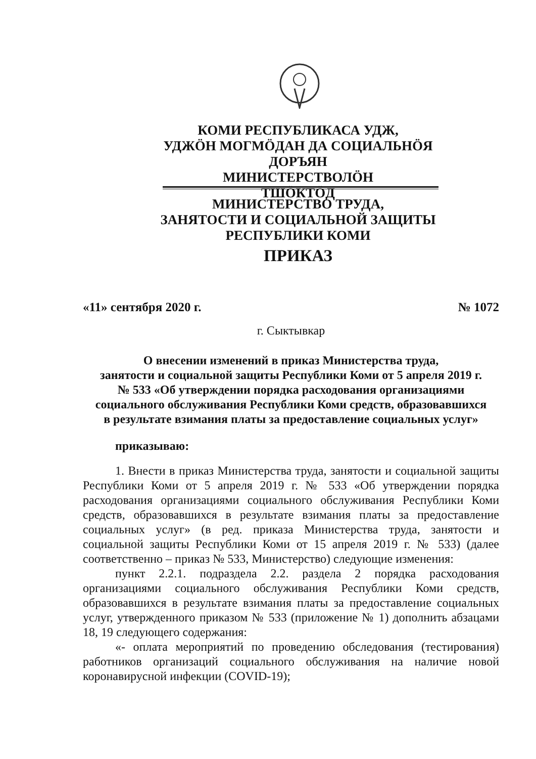КОМИ РЕСПУБЛИКАСА УДЖ,
УДЖӦН МОГМӦДАН ДА СОЦИАЛЬНӦЯ ДОРЪЯН
МИНИСТЕРСТВОЛӦН
ТШӦКТӦД
МИНИСТЕРСТВО ТРУДА,
ЗАНЯТОСТИ И СОЦИАЛЬНОЙ ЗАЩИТЫ
РЕСПУБЛИКИ КОМИ
ПРИКАЗ
«11» сентября 2020 г. № 1072
г. Сыктывкар
О внесении изменений в приказ Министерства труда,
занятости и социальной защиты Республики Коми от 5 апреля 2019 г.
№ 533 «Об утверждении порядка расходования организациями
социального обслуживания Республики Коми средств, образовавшихся
в результате взимания платы за предоставление социальных услуг»
приказываю:
1. Внести в приказ Министерства труда, занятости и социальной защиты Республики Коми от 5 апреля 2019 г. № 533 «Об утверждении порядка расходования организациями социального обслуживания Республики Коми средств, образовавшихся в результате взимания платы за предоставление социальных услуг» (в ред. приказа Министерства труда, занятости и социальной защиты Республики Коми от 15 апреля 2019 г. № 533) (далее соответственно – приказ № 533, Министерство) следующие изменения:
пункт 2.2.1. подраздела 2.2. раздела 2 порядка расходования организациями социального обслуживания Республики Коми средств, образовавшихся в результате взимания платы за предоставление социальных услуг, утвержденного приказом № 533 (приложение № 1) дополнить абзацами 18, 19 следующего содержания:
«- оплата мероприятий по проведению обследования (тестирования) работников организаций социального обслуживания на наличие новой коронавирусной инфекции (COVID-19);